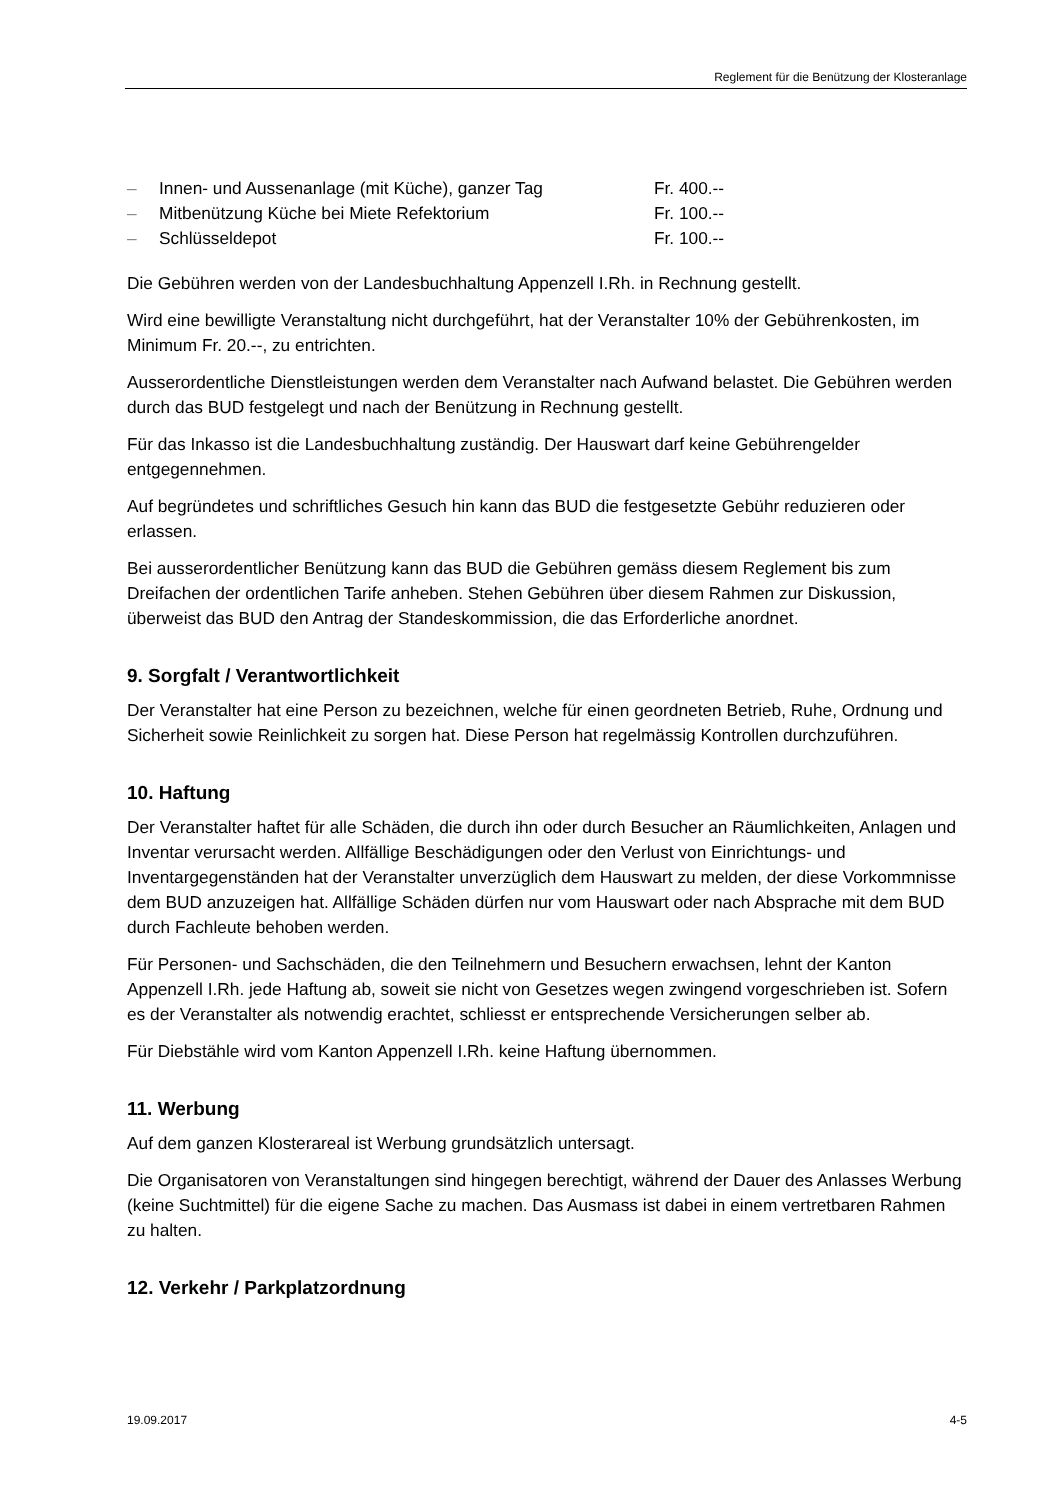Reglement für die Benützung der Klosteranlage
| – | Innen- und Aussenanlage (mit Küche), ganzer Tag | Fr. 400.-- |
| – | Mitbenützung Küche bei Miete Refektorium | Fr. 100.-- |
| – | Schlüsseldepot | Fr. 100.-- |
Die Gebühren werden von der Landesbuchhaltung Appenzell I.Rh. in Rechnung gestellt.
Wird eine bewilligte Veranstaltung nicht durchgeführt, hat der Veranstalter 10% der Gebührenkosten, im Minimum Fr. 20.--, zu entrichten.
Ausserordentliche Dienstleistungen werden dem Veranstalter nach Aufwand belastet. Die Gebühren werden durch das BUD festgelegt und nach der Benützung in Rechnung gestellt.
Für das Inkasso ist die Landesbuchhaltung zuständig. Der Hauswart darf keine Gebührengelder entgegennehmen.
Auf begründetes und schriftliches Gesuch hin kann das BUD die festgesetzte Gebühr reduzieren oder erlassen.
Bei ausserordentlicher Benützung kann das BUD die Gebühren gemäss diesem Reglement bis zum Dreifachen der ordentlichen Tarife anheben. Stehen Gebühren über diesem Rahmen zur Diskussion, überweist das BUD den Antrag der Standeskommission, die das Erforderliche anordnet.
9. Sorgfalt / Verantwortlichkeit
Der Veranstalter hat eine Person zu bezeichnen, welche für einen geordneten Betrieb, Ruhe, Ordnung und Sicherheit sowie Reinlichkeit zu sorgen hat. Diese Person hat regelmässig Kontrollen durchzuführen.
10. Haftung
Der Veranstalter haftet für alle Schäden, die durch ihn oder durch Besucher an Räumlichkeiten, Anlagen und Inventar verursacht werden. Allfällige Beschädigungen oder den Verlust von Einrichtungs- und Inventargegenständen hat der Veranstalter unverzüglich dem Hauswart zu melden, der diese Vorkommnisse dem BUD anzuzeigen hat. Allfällige Schäden dürfen nur vom Hauswart oder nach Absprache mit dem BUD durch Fachleute behoben werden.
Für Personen- und Sachschäden, die den Teilnehmern und Besuchern erwachsen, lehnt der Kanton Appenzell I.Rh. jede Haftung ab, soweit sie nicht von Gesetzes wegen zwingend vorgeschrieben ist. Sofern es der Veranstalter als notwendig erachtet, schliesst er entsprechende Versicherungen selber ab.
Für Diebstähle wird vom Kanton Appenzell I.Rh. keine Haftung übernommen.
11. Werbung
Auf dem ganzen Klosterareal ist Werbung grundsätzlich untersagt.
Die Organisatoren von Veranstaltungen sind hingegen berechtigt, während der Dauer des Anlasses Werbung (keine Suchtmittel) für die eigene Sache zu machen. Das Ausmass ist dabei in einem vertretbaren Rahmen zu halten.
12. Verkehr / Parkplatzordnung
19.09.2017 4-5